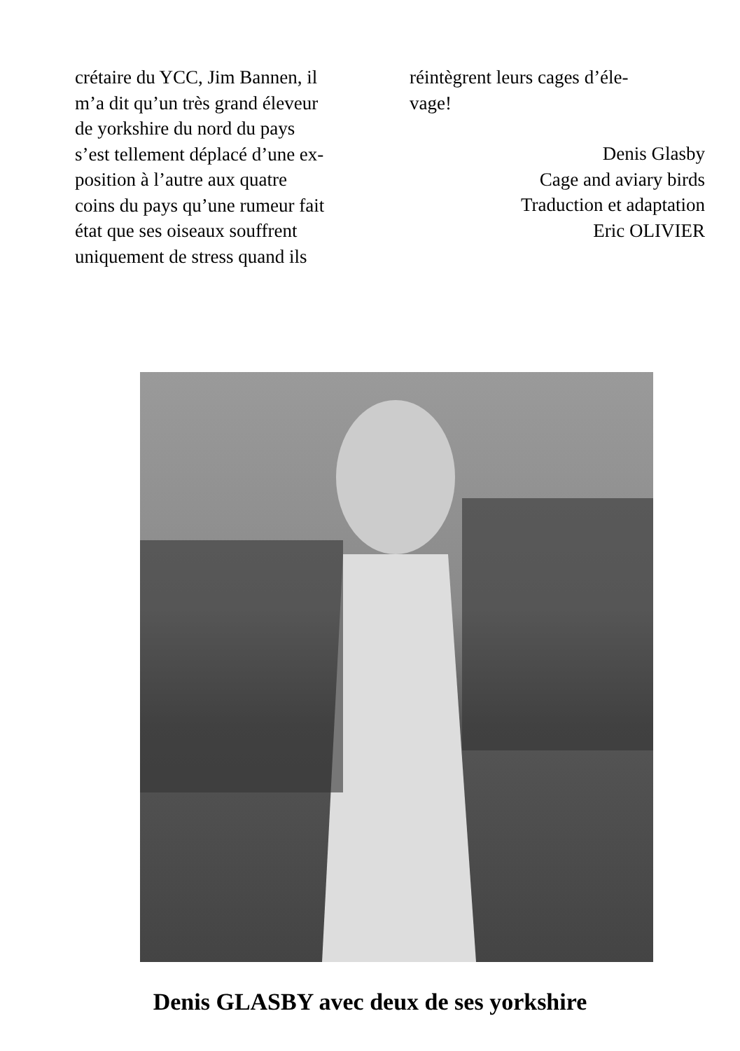crétaire du YCC, Jim Bannen, il
m’a dit qu’un très grand éleveur
de yorkshire du nord du pays
s’est tellement déplacé d’une ex-
position à l’autre aux quatre
coins du pays qu’une rumeur fait
état que ses oiseaux souffrent
uniquement de stress quand ils
réintègrent leurs cages d’éle-
vage!
Denis Glasby
Cage and aviary birds
Traduction et adaptation
Eric OLIVIER
Denis GLASBY avec deux de ses yorkshire